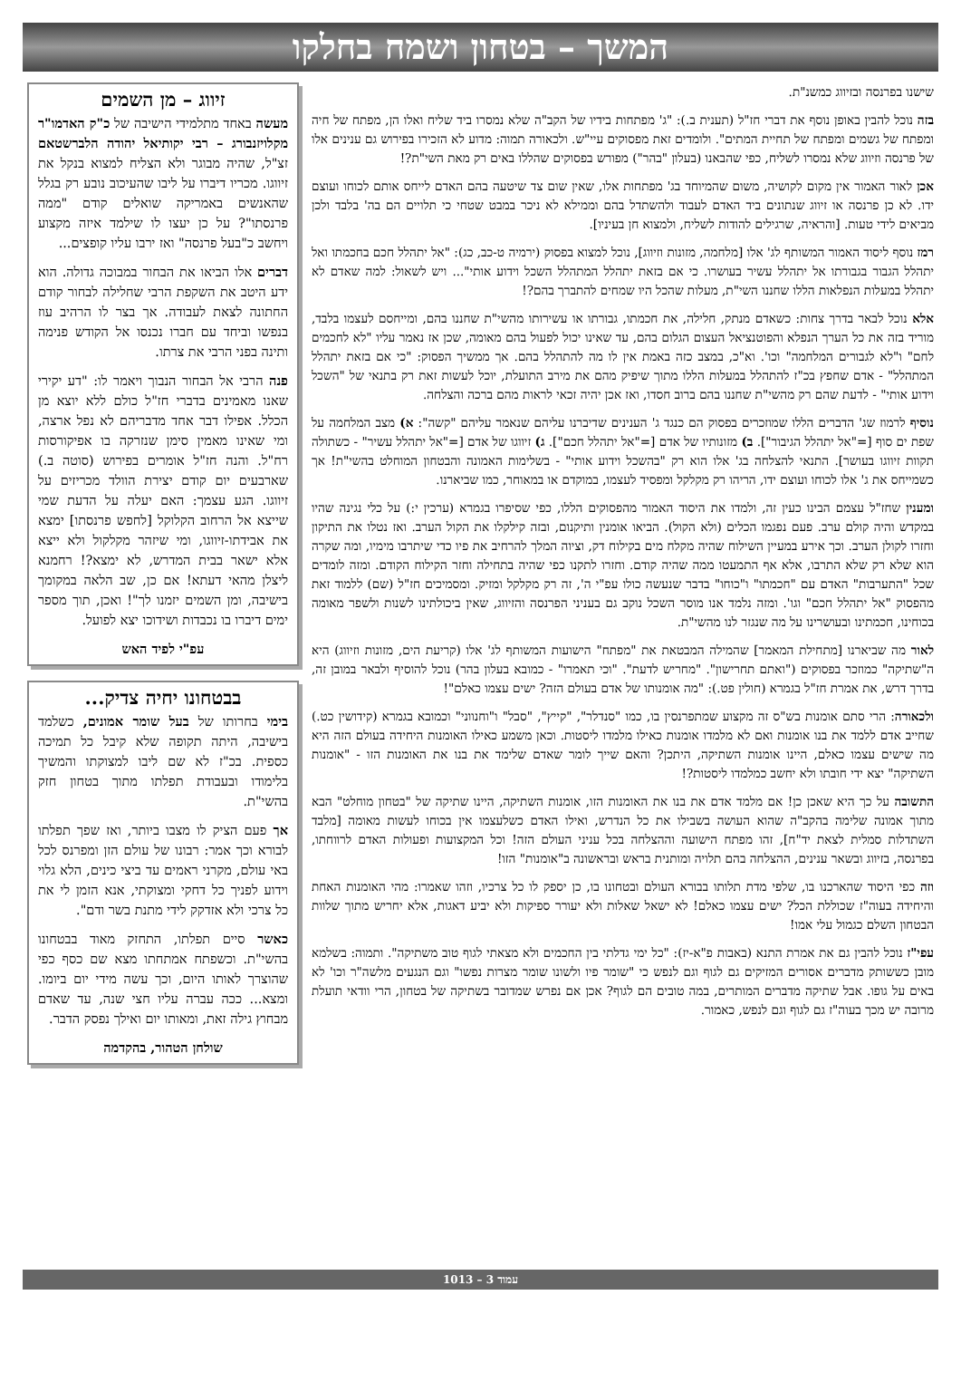המשך – בטחון ושמח בחלקו
שישנו בפרנסה ובזיווג כמשנ"ת.
בזה נוכל להבין באופן נוסף את דברי חז"ל (תענית ב.): "ג' מפתחות בידיו של הקב"ה שלא נמסרו ביד שליח ואלו הן, מפתח של חיה ומפתח של גשמים ומפתח של תחיית המתים". ולומדים זאת מפסוקים עיי"ש. ולכאורה תמוה: מדוע לא הזכירו בפירוש גם ענינים אלו של פרנסה וזיווג שלא נמסרו לשליח, כפי שהבאנו (בעלון "בהר") מפורש בפסוקים שהללו באים רק מאת השי"ת?!
אכן לאור האמור אין מקום לקושיה, משום שהמיוחד בג' מפתחות אלו, שאין שום צד שיטעה בהם האדם לייחס אותם לכוחו ועוצם ידו. לא כן פרנסה או זיווג שנתונים ביד האדם לעבוד ולהשתדל בהם וממילא לא ניכר במבט שטחי כי תלויים הם בה' בלבד ולכן מביאים לידי טעות. [והראיה, שרגילים להודות לשליח, ולמצוא חן בעיניו].
רמז נוסף ליסוד האמור המשותף לג' אלו [מלחמה, מזונות וזיווג], נוכל למצוא בפסוק (ירמיה ט-כב, כג): "אל יתהלל חכם בחכמתו ואל יתהלל הגבור בגבורתו אל יתהלל עשיר בעושרו. כי אם בזאת יתהלל המתהלל השכל וידוע אותי"... ויש לשאול: למה שאדם לא יתהלל במעלות הנפלאות הללו שחננו השי"ת, מעלות שהכל היו שמחים להתברך בהם?!
אלא נוכל לבאר בדרך צחות: כשאדם מנתק, חלילה, את חכמתו, גבורתו או עשירותו מהשי"ת שחננו בהם, ומייחסם לעצמו בלבד, מוריד בזה את כל הערך הנפלא והפוטנציאל העצום הגלום בהם, עד שאינו יכול לפעול בהם מאומה, שכן אז נאמר עליו "לא לחכמים לחם" ו"לא לגבורים המלחמה" וכו'. וא"כ, במצב כזה באמת אין לו מה להתהלל בהם. אך ממשיך הפסוק: "כי אם בזאת יתהלל המתהלל" - אדם שחפץ בכ"ז להתהלל במעלות הללו מתוך שיפיק מהם את מירב התועלת, יוכל לעשות זאת רק בתנאי של "השכל וידוע אותי" - לדעת שהם רק מהשי"ת שחננו בהם ברוב חסדו, ואז אכן יהיה זכאי לראות מהם ברכה והצלחה.
נוסיף לרמוז שג' הדברים הללו שמוזכרים בפסוק הם כנגד ג' הענינים שדיברנו עליהם שנאמר עליהם "קשה": א) מצב המלחמה על שפת ים סוף [="אל יתהלל הגיבור"]. ב) מזונותיו של אדם [="אל יתהלל חכם"]. ג) זיווגו של אדם [="אל יתהלל עשיר" - כשתולה תקוות זיווגו בעושר]. התנאי להצלחה בג' אלו הוא רק "בהשכל וידוע אותי" - בשלימות האמונה והבטחון המוחלט בהשי"ת! אך כשמייחס את ג' אלו לכוחו ועוצם ידו, הריהו רק מקלקל ומפסיד לעצמו, במוקדם או במאוחר, כמו שביארנו.
ומענין שחז"ל עצמם הבינו כעין זה, ולמדו את היסוד האמור מהפסוקים הללו, כפי שסיפרו בגמרא (ערכין י:) על כלי נגינה שהיו במקדש והיה קולם ערב. פעם נפגמו הכלים (ולא הקול). הביאו אומנין ותיקנום, ובזה קילקלו את הקול הערב. ואז נטלו את התיקון וחזרו לקולן הערב. וכך אירע במעיין השילוח שהיה מקלח מים בקילוח דק, וציוה המלך להרחיב את פיו כדי שיתרבו מימיו, ומה שקרה הוא שלא רק שלא התרבו, אלא אף התמעטו ממה שהיה קודם. וחזרו לתקנו כפי שהיה בתחילה וחזר הקילוח הקודם. ומזה לומדים שכל "התערבות" האדם עם "חכמתו" ו"כוחו" בדבר שנעשה כולו עפ"י ה', זה רק מקלקל ומזיק. ומסמיכים חז"ל (שם) ללמוד זאת מהפסוק "אל יתהלל חכם" וגו'. ומזה נלמד אנו מוסר השכל נוקב גם בעניני הפרנסה והזיווג, שאין ביכולתינו לשנות ולשפר מאומה בכוחינו, חכמתינו ובעושרינו על מה שנגזר לנו מהשי"ת.
לאור מה שביארנו [מתחילת המאמר] שהמילה המבטאת את "מפתח" הישועות המשותף לג' אלו (קריעת הים, מזונות וזיווג) היא ה"שתיקה" כמוזכר בפסוקים ("ואתם תחרישון". "מחריש לדעת". "וכי תאמרו" - כמובא בעלון בהר) נוכל להוסיף ולבאר במובן זה, בדרך דרש, את אמרת חז"ל בגמרא (חולין פט.): "מה אומנותו של אדם בעולם הזה? ישים עצמו כאלם"!
ולכאורה: הרי סתם אומנות בש"ס זה מקצוע שמתפרנסין בו, כמו "סנדלר", "קייץ", "סבל" ו"וחנווני" וכמובא בגמרא (קידושין כט.) שחייב אדם ללמד את בנו אומנות ואם לא מלמדו אומנות כאילו מלמדו ליסטות. וכאן משמע כאילו האומנות היחידה בעולם הזה היא מה שישים עצמו כאלם, היינו אומנות השתיקה, היתכן? והאם שייך לומר שאדם שלימד את בנו את האומנות הזו - "אומנות השתיקה" יצא ידי חובתו ולא יחשב כמלמדו ליסטות?!
התשובה על כך היא שאכן כן! אם מלמד אדם את בנו את האומנות הזו, אומנות השתיקה, היינו שתיקה של "בטחון מוחלט" הבא מתוך אמונה שלימה בהקב"ה שהוא העושה בשבילו את כל הנדרש, ואילו האדם כשלעצמו אין בכוחו לעשות מאומה [מלבד השתדלות סמלית לצאת יד"ח], זהו מפתח הישועה וההצלחה בכל עניני העולם הזה! וכל המקצועות ופעולות האדם לרווחתו, בפרנסה, בזיווג ובשאר ענינים, ההצלחה בהם תלויה ומותנית בראש ובראשונה ב"אומנות" הזו!
וזה כפי היסוד שהארכנו בו, שלפי מדת תלותו בבורא העולם ובטחונו בו, כן יספק לו כל צרכיו, וזהו שאמרו: מהי האומנות האחת והיחידה בעוה"ז שכוללת הכל? ישים עצמו כאלם! לא ישאל שאלות ולא יעורר ספיקות ולא יביע דאגות, אלא יחריש מתוך שלוות הבטחון השלם כגמול עלי אמו!
עפי"ז נוכל להבין גם את אמרת התנא (באבות פ"א-יז): "כל ימי גדלתי בין החכמים ולא מצאתי לגוף טוב משתיקה". ותמוה: בשלמא מובן כששותק מדברים אסורים המזיקים גם לגוף וגם לנפש כי "שומר פיו ולשונו שומר מצרות נפשו" וגם הנגעים מלשה"ר וכו' לא באים על גופו. אבל שתיקה מדברים המותרים, במה טובים הם לגוף? אכן אם נפרש שמדובר בשתיקה של בטחון, הרי וודאי תועלת מרובה יש מכך בעוה"ז גם לגוף וגם לנפש, כאמור.
זיווג – מן השמים
מעשה באחד מתלמידי הישיבה של כ"ק האדמו"ר מקלויזנבורג – רבי יקותיאל יהודה הלברשטאם זצ"ל, שהיה מבוגר ולא הצליח למצוא בנקל את זיווגו. מכריו דיברו על ליבו שהעיכוב נובע רק בגלל שהאנשים באמריקה שואלים קודם "ממה פרנסתו"? על כן יעצו לו שילמד איזה מקצוע ויחשב כ"בעל פרנסה" ואז ירבו עליו קופצים...
דברים אלו הביאו את הבחור במבוכה גדולה. הוא ידע היטב את השקפת הרבי שחלילה לבחור קודם החתונה לצאת לעבודה. אך בצר לו הרהיב עוז בנפשו וביחד עם חברו נכנסו אל הקודש פנימה ותינה בפני הרבי את צרתו.
פנה הרבי אל הבחור הנבוך ויאמר לו: "דע יקירי שאנו מאמינים בדברי חז"ל כולם ללא יוצא מן הכלל. אפילו דבר אחד מדבריהם לא נפל ארצה, ומי שאינו מאמין סימן שנזרקה בו אפיקורסות רח"ל. והנה חז"ל אומרים בפירוש (סוטה ב.) שארבעים יום קודם יצירת הוולד מכריזים על זיווגו. הגע עצמך: האם יעלה על הדעת שמי שייצא אל הרחוב הקלוקל [לחפש פרנסתו] ימצא את אבידתו-זיווגו, ומי שיזהר מקלקול ולא ייצא אלא ישאר בבית המדרש, לא ימצא?! רחמנא ליצלן מהאי דעתא! אם כן, שב הלאה במקומך בישיבה, ומן השמים יזמנו לך"! ואכן, תוך מספר ימים דיברו בו נכבדות ושידוכו יצא לפועל.
עפ"י לפיד האש
בבטחונו יחיה צדיק...
בימי בחרותו של בעל שומר אמונים, כשלמד בישיבה, היתה תקופה שלא קיבל כל תמיכה כספית. בכ"ז לא שם ליבו למצוקתו והמשיך בלימודו ובעבודת תפלתו מתוך בטחון חזק בהשי"ת.
אך פעם הציק לו מצבו ביותר, ואז שפך תפלתו לבורא וכך אמר: רבונו של עולם הזן ומפרנס לכל באי עולם, מקרני ראמים עד ביצי כינים, הלא גלוי וידוע לפניך כל דחקי ומצוקתי, אנא הזמן לי את כל צרכי ולא אזדקק לידי מתנת בשר ודם".
כאשר סיים תפלתו, התחזק מאוד בבטחונו בהשי"ת. וכשפתח אמתחתו מצא שם כסף כפי שהוצרך לאותו היום, וכך עשה מידי יום ביומו. ומצא... ככה עברה עליו חצי שנה, עד שאדם מבחוץ גילה זאת, ומאותו יום ואילך נפסק הדבר.
שולחן הטהור, בהקדמה
עמוד 3 – 1013